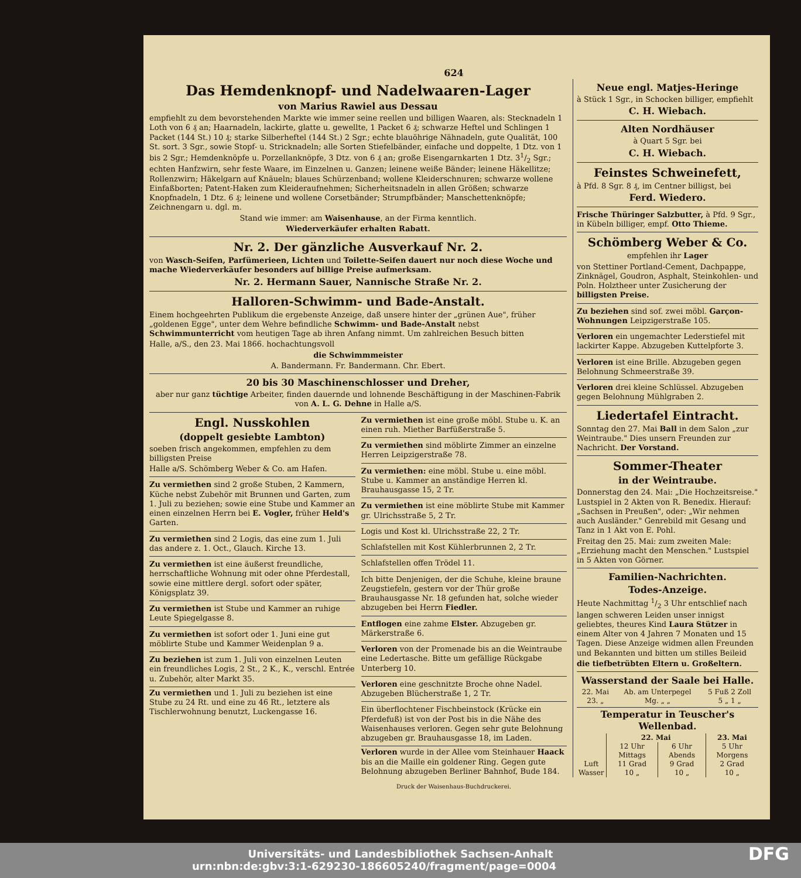624
Das Hemdenknopf- und Nadelwaaren-Lager
von Marius Rawiel aus Dessau
empfiehlt zu dem bevorstehenden Markte wie immer seine reellen und billigen Waaren, als: Stecknadeln 1 Loth von 6 ₰ an; Haarnadeln, lackirte, glatte u. gewellte, 1 Packet 6 ₰; schwarze Heftel und Schlingen 1 Packet (144 St.) 10 ₰; starke Silberheftel (144 St.) 2 Sgr.; echte blauöhrige Nähnadeln, gute Qualität, 100 St. sort. 3 Sgr., sowie Stopf- u. Stricknadeln; alle Sorten Stiefelbänder, einfache und doppelte, 1 Dtz. von 1 bis 2 Sgr.; Hemdenknöpfe u. Porzellanknöpfe, 3 Dtz. von 6 ₰ an; große Eisengarnkarten 1 Dtz. 31/2 Sgr.; echten Hanfzwirn, sehr feste Waare, im Einzelnen u. Ganzen; leinene weiße Bänder; leinene Häkellitze; Rollenzwirn; Häkelgarn auf Knäueln; blaues Schürzenband; wollene Kleiderschnuren; schwarze wollene Einfaßborten; Patent-Haken zum Kleideraufnehmen; Sicherheitsnadeln in allen Größen; schwarze Knopfnadeln, 1 Dtz. 6 ₰; leinene und wollene Corsetbänder; Strumpfbänder; Manschettenknöpfe; Zeichnengarn u. dgl. m.
Stand wie immer: am Waisenhause, an der Firma kenntlich.
Wiederverkäufer erhalten Rabatt.
Nr. 2. Der gänzliche Ausverkauf Nr. 2.
von Wasch-Seifen, Parfümerieen, Lichten und Toilette-Seifen dauert nur noch diese Woche und mache Wiederverkäufer besonders auf billige Preise aufmerksam.
Nr. 2. Hermann Sauer, Nannische Straße Nr. 2.
Halloren-Schwimm- und Bade-Anstalt.
Einem hochgeehrten Publikum die ergebenste Anzeige, daß unsere hinter der „grünen Aue", früher „goldenen Egge", unter dem Wehre befindliche Schwimm- und Bade-Anstalt nebst Schwimmunterricht vom heutigen Tage ab ihren Anfang nimmt. Um zahlreichen Besuch bitten
Halle, a/S., den 23. Mai 1866. hochachtungsvoll
die Schwimmmeister
A. Bandermann. Fr. Bandermann. Chr. Ebert.
20 bis 30 Maschinenschlosser und Dreher,
aber nur ganz tüchtige Arbeiter, finden dauernde und lohnende Beschäftigung in der Maschinen-Fabrik von A. L. G. Dehne in Halle a/S.
Engl. Nusskohlen
(doppelt gesiebte Lambton)
soeben frisch angekommen, empfehlen zu dem billigsten Preise
Halle a/S. Schömberg Weber & Co. am Hafen.
Zu vermiethen sind 2 große Stuben, 2 Kammern, Küche nebst Zubehör mit Brunnen und Garten, zum 1. Juli zu beziehen; sowie eine Stube und Kammer an einen einzelnen Herrn bei E. Vogler, früher Held's Garten.
Zu vermiethen sind 2 Logis, das eine zum 1. Juli das andere z. 1. Oct., Glauch. Kirche 13.
Zu vermiethen ist eine äußerst freundliche, herrschaftliche Wohnung mit oder ohne Pferdestall, sowie eine mittlere dergl. sofort oder später, Königsplatz 39.
Zu vermiethen ist Stube und Kammer an ruhige Leute Spiegelgasse 8.
Zu vermiethen ist sofort oder 1. Juni eine gut möblirte Stube und Kammer Weidenplan 9 a.
Zu beziehen ist zum 1. Juli von einzelnen Leuten ein freundliches Logis, 2 St., 2 K., K., verschl. Entrée u. Zubehör, alter Markt 35.
Zu vermiethen und 1. Juli zu beziehen ist eine Stube zu 24 Rt. und eine zu 46 Rt., letztere als Tischlerwohnung benutzt, Luckengasse 16.
Zu vermiethen ist eine große möbl. Stube u. K. an einen ruh. Miether Barfüßerstraße 5.
Zu vermiethen sind möblirte Zimmer an einzelne Herren Leipzigerstraße 78.
Zu vermiethen: eine möbl. Stube u. eine möbl. Stube u. Kammer an anständige Herren kl. Brauhausgasse 15, 2 Tr.
Zu vermiethen ist eine möblirte Stube mit Kammer gr. Ulrichsstraße 5, 2 Tr.
Logis und Kost kl. Ulrichsstraße 22, 2 Tr.
Schlafstellen mit Kost Kühlerbrunnen 2, 2 Tr.
Schlafstellen offen Trödel 11.
Ich bitte Denjenigen, der die Schuhe, kleine braune Zeugstiefeln, gestern vor der Thür große Brauhausgasse Nr. 18 gefunden hat, solche wieder abzugeben bei Herrn Fiedler.
Entflogen eine zahme Elster. Abzugeben gr. Märkerstraße 6.
Verloren von der Promenade bis an die Weintraube eine Ledertasche. Bitte um gefällige Rückgabe Unterberg 10.
Verloren eine geschnitzte Broche ohne Nadel. Abzugeben Blücherstraße 1, 2 Tr.
Ein überflochtener Fischbeinstock (Krücke ein Pferdefuß) ist von der Post bis in die Nähe des Waisenhauses verloren. Gegen sehr gute Belohnung abzugeben gr. Brauhausgasse 18, im Laden.
Verloren wurde in der Allee vom Steinhauer Haack bis an die Maille ein goldener Ring. Gegen gute Belohnung abzugeben Berliner Bahnhof, Bude 184.
Neue engl. Matjes-Heringe
à Stück 1 Sgr., in Schocken billiger, empfiehlt
C. H. Wiebach.
Alten Nordhäuser
à Quart 5 Sgr. bei
C. H. Wiebach.
Feinstes Schweinefett,
à Pfd. 8 Sgr. 8 ₰, im Centner billigst, bei
Ferd. Wiedero.
Frische Thüringer Salzbutter, à Pfd. 9 Sgr., in Kübeln billiger, empf. Otto Thieme.
Schömberg Weber & Co.
empfehlen ihr Lager
von Stettiner Portland-Cement, Dachpappe, Zinknägel, Goudron, Asphalt, Steinkohlen- und Poln. Holztheer unter Zusicherung der billigsten Preise.
Zu beziehen sind sof. zwei möbl. Garçon-Wohnungen Leipzigerstraße 105.
Verloren ein ungemachter Lederstiefel mit lackirter Kappe. Abzugeben Kuttelpforte 3.
Verloren ist eine Brille. Abzugeben gegen Belohnung Schmeerstraße 39.
Verloren drei kleine Schlüssel. Abzugeben gegen Belohnung Mühlgraben 2.
Liedertafel Eintracht.
Sonntag den 27. Mai Ball in dem Salon „zur Weintraube." Dies unsern Freunden zur Nachricht. Der Vorstand.
Sommer-Theater
in der Weintraube.
Donnerstag den 24. Mai: „Die Hochzeitsreise." Lustspiel in 2 Akten von R. Benedix. Hierauf: „Sachsen in Preußen", oder: „Wir nehmen auch Ausländer." Genrebild mit Gesang und Tanz in 1 Akt von E. Pohl.
Freitag den 25. Mai: zum zweiten Male: „Erziehung macht den Menschen." Lustspiel in 5 Akten von Görner.
Familien-Nachrichten.
Todes-Anzeige.
Heute Nachmittag 1/2 3 Uhr entschlief nach langen schweren Leiden unser innigst geliebtes, theures Kind Laura Stützer in einem Alter von 4 Jahren 7 Monaten und 15 Tagen. Diese Anzeige widmen allen Freunden und Bekannten und bitten um stilles Beileid
die tiefbetrübten Eltern u. Großeltern.
Wasserstand der Saale bei Halle.
| 22. Mai | Ab. am Unterpegel | 5 Fuß 2 Zoll |
| 23. „ | Mg. „ „ | 5 „ 1 „ |
Temperatur in Teuscher's Wellenbad.
| | 22. Mai | | 23. Mai |
| --- | --- | --- | --- |
| | 12 Uhr Mittags | 6 Uhr Abends | 5 Uhr Morgens |
| Luft | 11 Grad | 9 Grad | 2 Grad |
| Wasser | 10 „ | 10 „ | 10 „ |
Druck der Waisenhaus-Buchdruckerei.
Universitäts- und Landesbibliothek Sachsen-Anhalt
urn:nbn:de:gbv:3:1-629230-186605240/fragment/page=0004 DFG